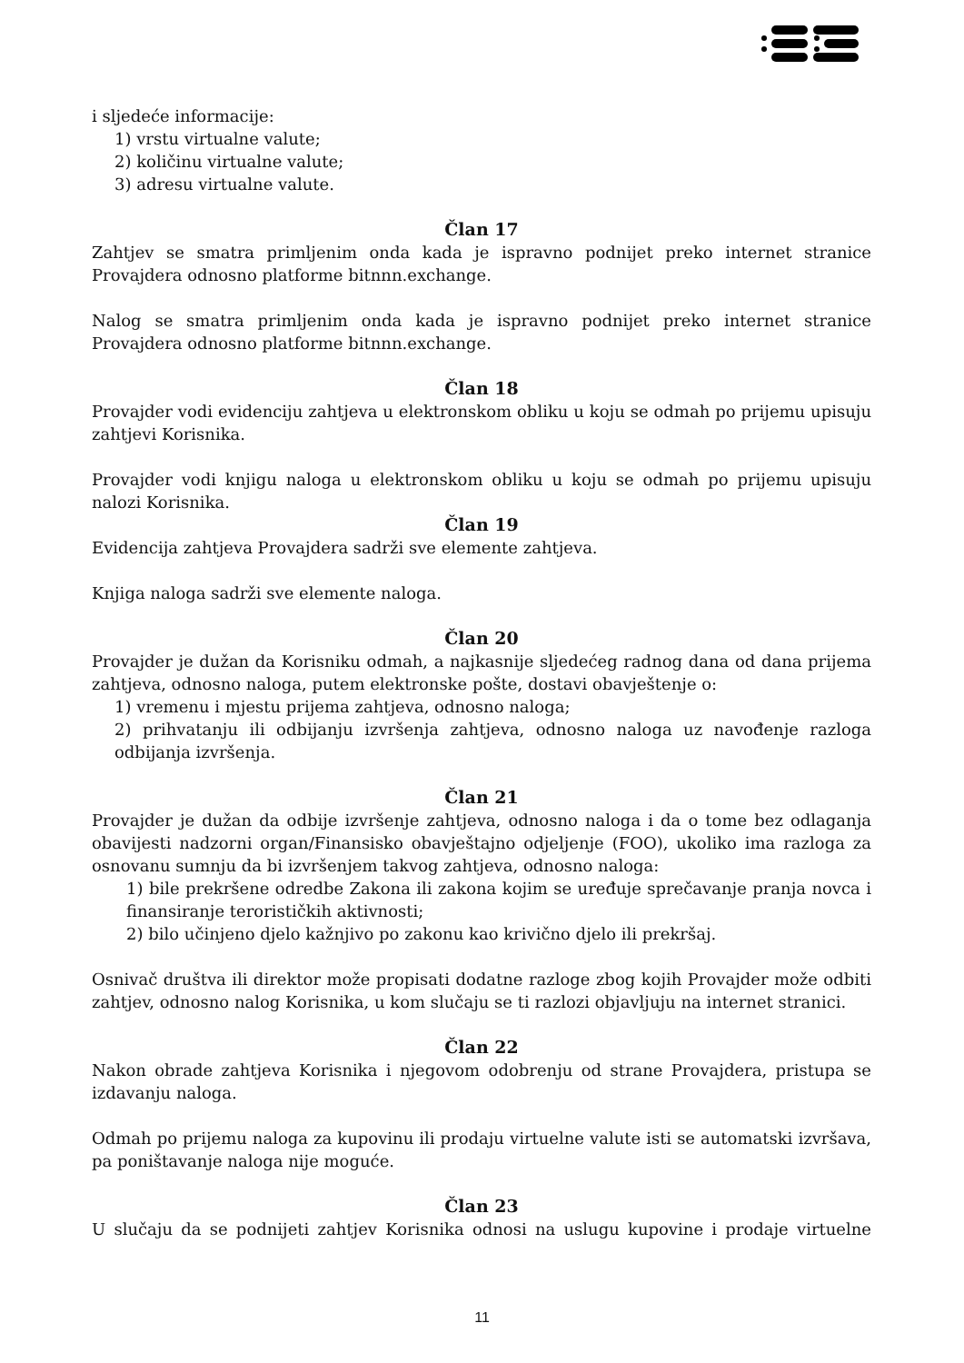i sljedeće informacije:
1) vrstu virtualne valute;
2) količinu virtualne valute;
3) adresu virtualne valute.
Član 17
Zahtjev se smatra primljenim onda kada je ispravno podnijet preko internet stranice Provajdera odnosno platforme bitnnn.exchange.
Nalog se smatra primljenim onda kada je ispravno podnijet preko internet stranice Provajdera odnosno platforme bitnnn.exchange.
Član 18
Provajder vodi evidenciju zahtjeva u elektronskom obliku u koju se odmah po prijemu upisuju zahtjevi Korisnika.
Provajder vodi knjigu naloga u elektronskom obliku u koju se odmah po prijemu upisuju nalozi Korisnika.
Član 19
Evidencija zahtjeva Provajdera sadrži sve elemente zahtjeva.
Knjiga naloga sadrži sve elemente naloga.
Član 20
Provajder je dužan da Korisniku odmah, a najkasnije sljedećeg radnog dana od dana prijema zahtjeva, odnosno naloga, putem elektronske pošte, dostavi obavještenje o:
1) vremenu i mjestu prijema zahtjeva, odnosno naloga;
2) prihvatanju ili odbijanju izvršenja zahtjeva, odnosno naloga uz navođenje razloga odbijanja izvršenja.
Član 21
Provajder je dužan da odbije izvršenje zahtjeva, odnosno naloga i da o tome bez odlaganja obavijesti nadzorni organ/Finansisko obavještajno odjeljenje (FOO), ukoliko ima razloga za osnovanu sumnju da bi izvršenjem takvog zahtjeva, odnosno naloga:
1) bile prekršene odredbe Zakona ili zakona kojim se uređuje sprečavanje pranja novca i finansiranje terorističkih aktivnosti;
2) bilo učinjeno djelo kažnjivo po zakonu kao krivično djelo ili prekršaj.
Osnivač društva ili direktor može propisati dodatne razloge zbog kojih Provajder može odbiti zahtjev, odnosno nalog Korisnika, u kom slučaju se ti razlozi objavljuju na internet stranici.
Član 22
Nakon obrade zahtjeva Korisnika i njegovom odobrenju od strane Provajdera, pristupa se izdavanju naloga.
Odmah po prijemu naloga za kupovinu ili prodaju virtuelne valute isti se automatski izvršava, pa poništavanje naloga nije moguće.
Član 23
U slučaju da se podnijeti zahtjev Korisnika odnosi na uslugu kupovine i prodaje virtuelne
11